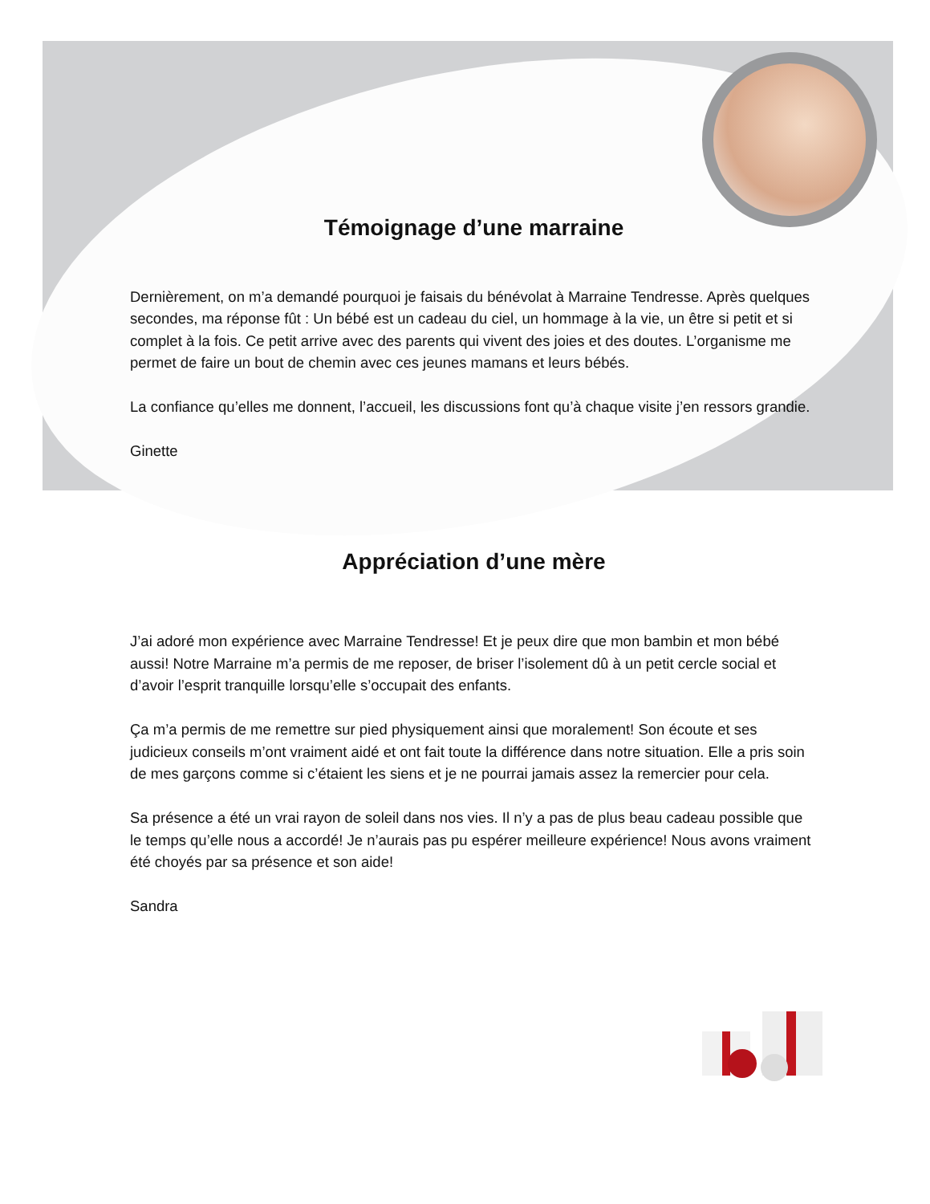Témoignage d’une marraine
Dernièrement, on m’a demandé pourquoi je faisais du bénévolat à Marraine Tendresse. Après quelques secondes, ma réponse fût : Un bébé est un cadeau du ciel, un hommage à la vie, un être si petit et si complet à la fois. Ce petit arrive avec des parents qui vivent des joies et des doutes. L’organisme me permet de faire un bout de chemin avec ces jeunes mamans et leurs bébés.
La confiance qu’elles me donnent, l’accueil, les discussions font qu’à chaque visite j’en ressors grandie.
Ginette
Appréciation d’une mère
J’ai adoré mon expérience avec Marraine Tendresse! Et je peux dire que mon bambin et mon bébé aussi! Notre Marraine m’a permis de me reposer, de briser l’isolement dû à un petit cercle social et d’avoir l’esprit tranquille lorsqu’elle s’occupait des enfants.
Ça m’a permis de me remettre sur pied physiquement ainsi que moralement! Son écoute et ses judicieux conseils m’ont vraiment aidé et ont fait toute la différence dans notre situation. Elle a pris soin de mes garçons comme si c’étaient les siens et je ne pourrai jamais assez la remercier pour cela.
Sa présence a été un vrai rayon de soleil dans nos vies. Il n’y a pas de plus beau cadeau possible que le temps qu’elle nous a accordé! Je n’aurais pas pu espérer meilleure expérience! Nous avons vraiment été choyés par sa présence et son aide!
Sandra